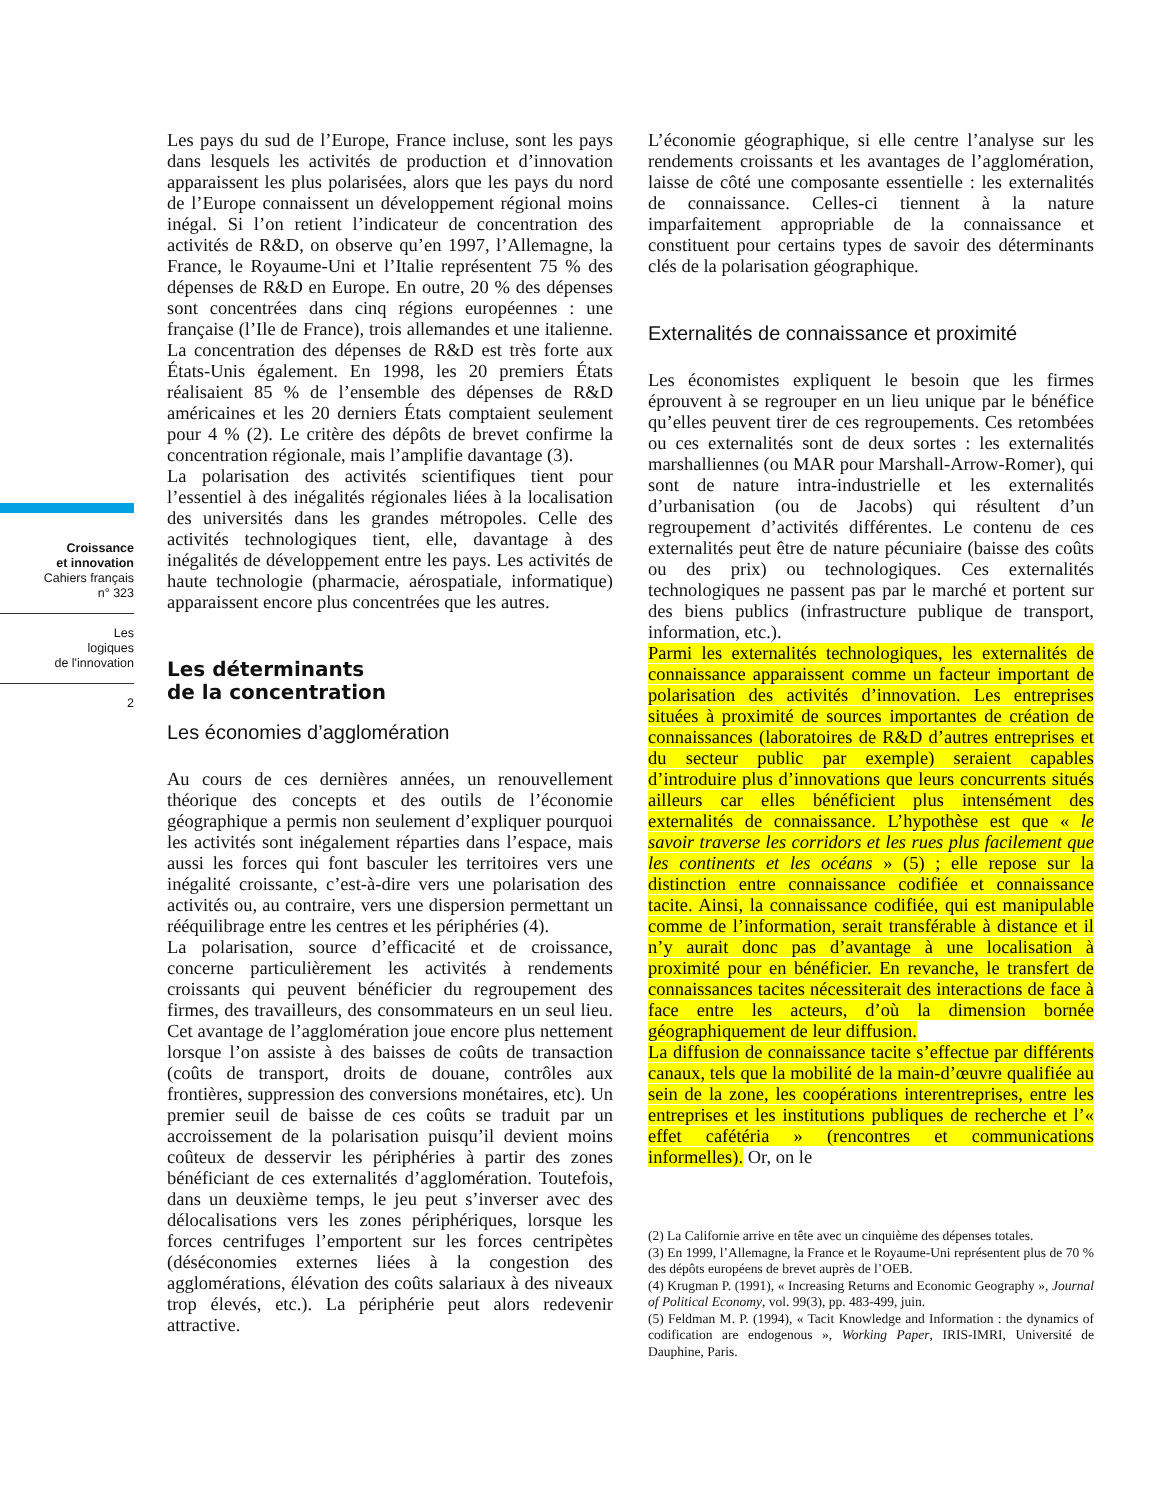Croissance
et innovation
Cahiers français
n° 323
Les
logiques
de l'innovation
2
Les pays du sud de l’Europe, France incluse, sont les pays dans lesquels les activités de production et d’innovation apparaissent les plus polarisées, alors que les pays du nord de l’Europe connaissent un développement régional moins inégal. Si l’on retient l’indicateur de concentration des activités de R&D, on observe qu’en 1997, l’Allemagne, la France, le Royaume-Uni et l’Italie représentent 75 % des dépenses de R&D en Europe. En outre, 20 % des dépenses sont concentrées dans cinq régions européennes : une française (l’Ile de France), trois allemandes et une italienne. La concentration des dépenses de R&D est très forte aux États-Unis également. En 1998, les 20 premiers États réalisaient 85 % de l’ensemble des dépenses de R&D américaines et les 20 derniers États comptaient seulement pour 4 % (2). Le critère des dépôts de brevet confirme la concentration régionale, mais l’amplifie davantage (3).
La polarisation des activités scientifiques tient pour l’essentiel à des inégalités régionales liées à la localisation des universités dans les grandes métropoles. Celle des activités technologiques tient, elle, davantage à des inégalités de développement entre les pays. Les activités de haute technologie (pharmacie, aérospatiale, informatique) apparaissent encore plus concentrées que les autres.
Les déterminants
de la concentration
Les économies d’agglomération
Au cours de ces dernières années, un renouvellement théorique des concepts et des outils de l’économie géographique a permis non seulement d’expliquer pourquoi les activités sont inégalement réparties dans l’espace, mais aussi les forces qui font basculer les territoires vers une inégalité croissante, c’est-à-dire vers une polarisation des activités ou, au contraire, vers une dispersion permettant un rééquilibrage entre les centres et les périphéries (4).
La polarisation, source d’efficacité et de croissance, concerne particulièrement les activités à rendements croissants qui peuvent bénéficier du regroupement des firmes, des travailleurs, des consommateurs en un seul lieu. Cet avantage de l’agglomération joue encore plus nettement lorsque l’on assiste à des baisses de coûts de transaction (coûts de transport, droits de douane, contrôles aux frontières, suppression des conversions monétaires, etc). Un premier seuil de baisse de ces coûts se traduit par un accroissement de la polarisation puisqu’il devient moins coûteux de desservir les périphéries à partir des zones bénéficiant de ces externalités d’agglomération. Toutefois, dans un deuxième temps, le jeu peut s’inverser avec des délocalisations vers les zones périphériques, lorsque les forces centrifuges l’emportent sur les forces centripètes (déséconomies externes liées à la congestion des agglomérations, élévation des coûts salariaux à des niveaux trop élevés, etc.). La périphérie peut alors redevenir attractive.
L’économie géographique, si elle centre l’analyse sur les rendements croissants et les avantages de l’agglomération, laisse de côté une composante essentielle : les externalités de connaissance. Celles-ci tiennent à la nature imparfaitement appropriable de la connaissance et constituent pour certains types de savoir des déterminants clés de la polarisation géographique.
Externalités de connaissance et proximité
Les économistes expliquent le besoin que les firmes éprouvent à se regrouper en un lieu unique par le bénéfice qu’elles peuvent tirer de ces regroupements. Ces retombées ou ces externalités sont de deux sortes : les externalités marshalliennes (ou MAR pour Marshall-Arrow-Romer), qui sont de nature intra-industrielle et les externalités d’urbanisation (ou de Jacobs) qui résultent d’un regroupement d’activités différentes. Le contenu de ces externalités peut être de nature pécuniaire (baisse des coûts ou des prix) ou technologiques. Ces externalités technologiques ne passent pas par le marché et portent sur des biens publics (infrastructure publique de transport, information, etc.).
Parmi les externalités technologiques, les externalités de connaissance apparaissent comme un facteur important de polarisation des activités d’innovation. Les entreprises situées à proximité de sources importantes de création de connaissances (laboratoires de R&D d’autres entreprises et du secteur public par exemple) seraient capables d’introduire plus d’innovations que leurs concurrents situés ailleurs car elles bénéficient plus intensément des externalités de connaissance. L’hypothèse est que « le savoir traverse les corridors et les rues plus facilement que les continents et les océans » (5) ; elle repose sur la distinction entre connaissance codifiée et connaissance tacite. Ainsi, la connaissance codifiée, qui est manipulable comme de l’information, serait transférable à distance et il n’y aurait donc pas d’avantage à une localisation à proximité pour en bénéficier. En revanche, le transfert de connaissances tacites nécessiterait des interactions de face à face entre les acteurs, d’où la dimension bornée géographiquement de leur diffusion.
La diffusion de connaissance tacite s’effectue par différents canaux, tels que la mobilité de la main-d’œuvre qualifiée au sein de la zone, les coopérations interentreprises, entre les entreprises et les institutions publiques de recherche et l’« effet cafétéria » (rencontres et communications informelles). Or, on le
(2) La Californie arrive en tête avec un cinquième des dépenses totales.
(3) En 1999, l’Allemagne, la France et le Royaume-Uni représentent plus de 70 % des dépôts européens de brevet auprès de l’OEB.
(4) Krugman P. (1991), « Increasing Returns and Economic Geography », Journal of Political Economy, vol. 99(3), pp. 483-499, juin.
(5) Feldman M. P. (1994), « Tacit Knowledge and Information : the dynamics of codification are endogenous », Working Paper, IRIS-IMRI, Université de Dauphine, Paris.